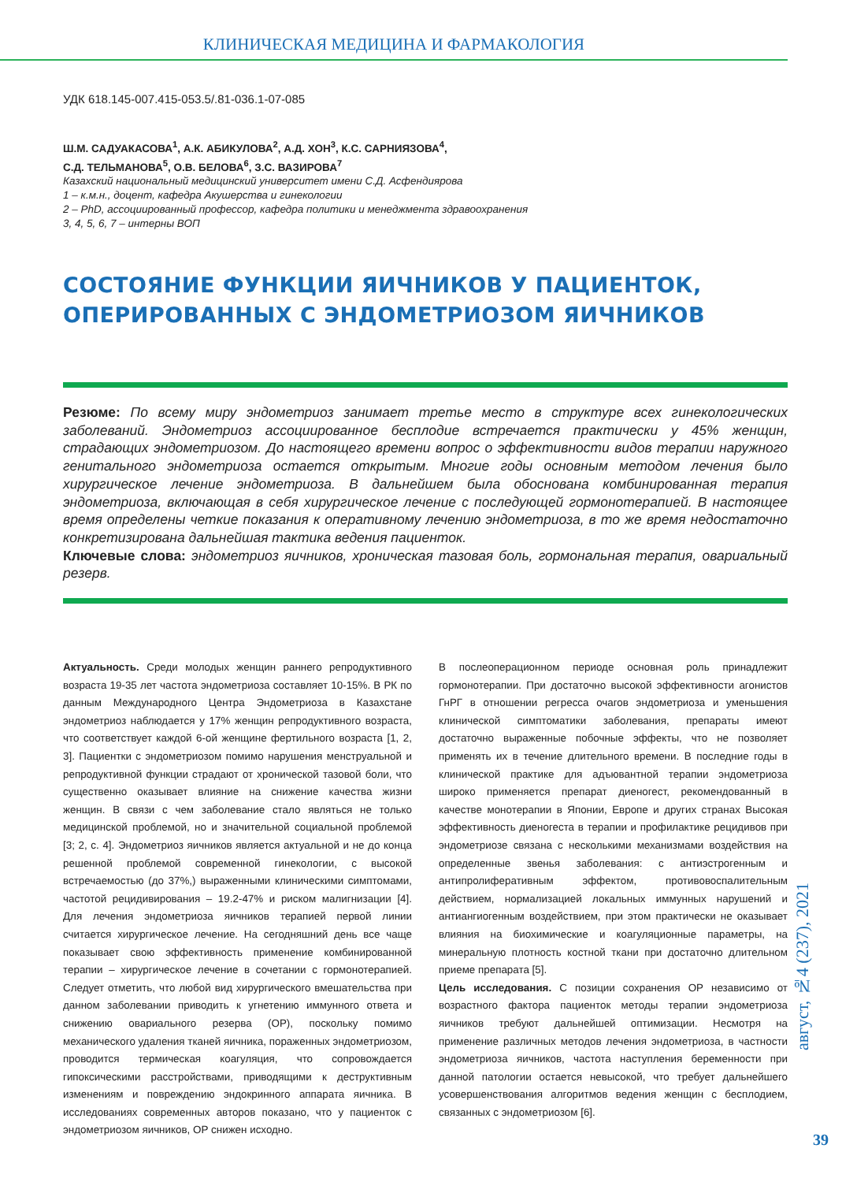КЛИНИЧЕСКАЯ МЕДИЦИНА И ФАРМАКОЛОГИЯ
УДК 618.145-007.415-053.5/.81-036.1-07-085
Ш.М. САДУАКАСОВА<sup>1</sup>, А.К. АБИКУЛОВА<sup>2</sup>, А.Д. ХОН<sup>3</sup>, К.С. САРНИЯЗОВА<sup>4</sup>,
С.Д. ТЕЛЬМАНОВА<sup>5</sup>, О.В. БЕЛОВА<sup>6</sup>, З.С. ВАЗИРОВА<sup>7</sup>
Казахский национальный медицинский университет имени С.Д. Асфендиярова
1 – к.м.н., доцент, кафедра Акушерства и гинекологии
2 – PhD, ассоциированный профессор, кафедра политики и менеджмента здравоохранения
3, 4, 5, 6, 7 – интерны ВОП
СОСТОЯНИЕ ФУНКЦИИ ЯИЧНИКОВ У ПАЦИЕНТОК,
ОПЕРИРОВАННЫХ С ЭНДОМЕТРИОЗОМ ЯИЧНИКОВ
Резюме: По всему миру эндометриоз занимает третье место в структуре всех гинекологических заболеваний. Эндометриоз ассоциированное бесплодие встречается практически у 45% женщин, страдающих эндометриозом. До настоящего времени вопрос о эффективности видов терапии наружного генитального эндометриоза остается открытым. Многие годы основным методом лечения было хирургическое лечение эндометриоза. В дальнейшем была обоснована комбинированная терапия эндометриоза, включающая в себя хирургическое лечение с последующей гормонотерапией. В настоящее время определены четкие показания к оперативному лечению эндометриоза, в то же время недостаточно конкретизирована дальнейшая тактика ведения пациенток.
Ключевые слова: эндометриоз яичников, хроническая тазовая боль, гормональная терапия, овариальный резерв.
Актуальность. Среди молодых женщин раннего репродуктивного возраста 19-35 лет частота эндометриоза составляет 10-15%. В РК по данным Международного Центра Эндометриоза в Казахстане эндометриоз наблюдается у 17% женщин репродуктивного возраста, что соответствует каждой 6-ой женщине фертильного возраста [1, 2, 3]. Пациентки с эндометриозом помимо нарушения менструальной и репродуктивной функции страдают от хронической тазовой боли, что существенно оказывает влияние на снижение качества жизни женщин. В связи с чем заболевание стало являться не только медицинской проблемой, но и значительной социальной проблемой [3; 2, с. 4]. Эндометриоз яичников является актуальной и не до конца решенной проблемой современной гинекологии, с высокой встречаемостью (до 37%,) выраженными клиническими симптомами, частотой рецидивирования – 19.2-47% и риском малигнизации [4]. Для лечения эндометриоза яичников терапией первой линии считается хирургическое лечение. На сегодняшний день все чаще показывает свою эффективность применение комбинированной терапии – хирургическое лечение в сочетании с гормонотерапией. Следует отметить, что любой вид хирургического вмешательства при данном заболевании приводить к угнетению иммунного ответа и снижению овариального резерва (ОР), поскольку помимо механического удаления тканей яичника, пораженных эндометриозом, проводится термическая коагуляция, что сопровождается гипоксическими расстройствами, приводящими к деструктивным изменениям и повреждению эндокринного аппарата яичника. В исследованиях современных авторов показано, что у пациенток с эндометриозом яичников, ОР снижен исходно.
В послеоперационном периоде основная роль принадлежит гормонотерапии. При достаточно высокой эффективности агонистов ГнРГ в отношении регресса очагов эндометриоза и уменьшения клинической симптоматики заболевания, препараты имеют достаточно выраженные побочные эффекты, что не позволяет применять их в течение длительного времени. В последние годы в клинической практике для адъювантной терапии эндометриоза широко применяется препарат диеногест, рекомендованный в качестве монотерапии в Японии, Европе и других странах Высокая эффективность диеногеста в терапии и профилактике рецидивов при эндометриозе связана с несколькими механизмами воздействия на определенные звенья заболевания: с антиэстрогенным и антипролиферативным эффектом, противовоспалительным действием, нормализацией локальных иммунных нарушений и антиангиогенным воздействием, при этом практически не оказывает влияния на биохимические и коагуляционные параметры, на минеральную плотность костной ткани при достаточно длительном приеме препарата [5].
Цель исследования. С позиции сохранения ОР независимо от возрастного фактора пациенток методы терапии эндометриоза яичников требуют дальнейшей оптимизации. Несмотря на применение различных методов лечения эндометриоза, в частности эндометриоза яичников, частота наступления беременности при данной патологии остается невысокой, что требует дальнейшего усовершенствования алгоритмов ведения женщин с бесплодием, связанных с эндометриозом [6].
август, №4 (237), 2021
39